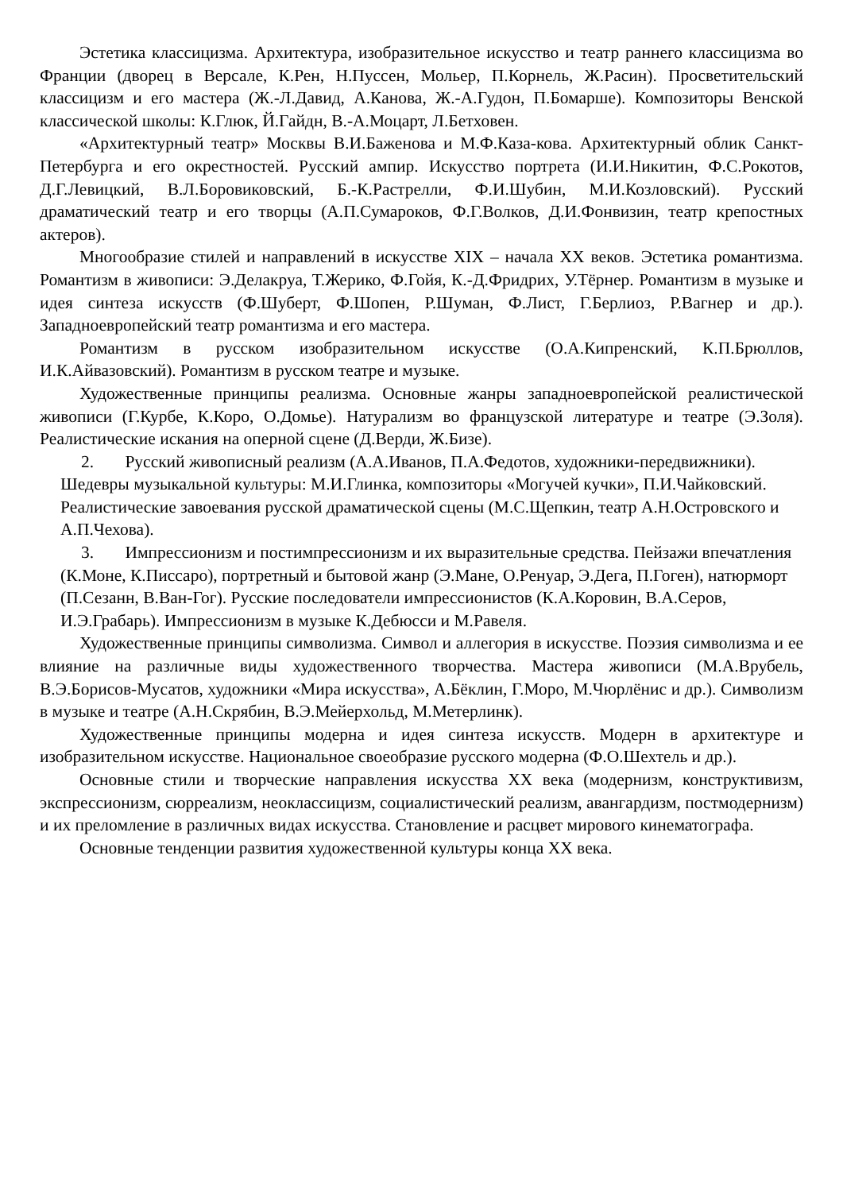Эстетика классицизма. Архитектура, изобразительное искусство и театр раннего классицизма во Франции (дворец в Версале, К.Рен, Н.Пуссен, Мольер, П.Корнель, Ж.Расин). Просветительский классицизм и его мастера (Ж.-Л.Давид, А.Канова, Ж.-А.Гудон, П.Бомарше). Композиторы Венской классической школы: К.Глюк, Й.Гайдн, В.-А.Моцарт, Л.Бетховен.
«Архитектурный театр» Москвы В.И.Баженова и М.Ф.Каза-кова. Архитектурный облик Санкт-Петербурга и его окрестностей. Русский ампир. Искусство портрета (И.И.Никитин, Ф.С.Рокотов, Д.Г.Левицкий, В.Л.Боровиковский, Б.-К.Растрелли, Ф.И.Шубин, М.И.Козловский). Русский драматический театр и его творцы (А.П.Сумароков, Ф.Г.Волков, Д.И.Фонвизин, театр крепостных актеров).
Многообразие стилей и направлений в искусстве XIX – начала XX веков. Эстетика романтизма. Романтизм в живописи: Э.Делакруа, Т.Жерико, Ф.Гойя, К.-Д.Фридрих, У.Тёрнер. Романтизм в музыке и идея синтеза искусств (Ф.Шуберт, Ф.Шопен, Р.Шуман, Ф.Лист, Г.Берлиоз, Р.Вагнер и др.). Западноевропейский театр романтизма и его мастера.
Романтизм в русском изобразительном искусстве (О.А.Кипренский, К.П.Брюллов, И.К.Айвазовский). Романтизм в русском театре и музыке.
Художественные принципы реализма. Основные жанры западноевропейской реалистической живописи (Г.Курбе, К.Коро, О.Домье). Натурализм во французской литературе и театре (Э.Золя). Реалистические искания на оперной сцене (Д.Верди, Ж.Бизе).
2. Русский живописный реализм (А.А.Иванов, П.А.Федотов, художники-передвижники). Шедевры музыкальной культуры: М.И.Глинка, композиторы «Могучей кучки», П.И.Чайковский. Реалистические завоевания русской драматической сцены (М.С.Щепкин, театр А.Н.Островского и А.П.Чехова).
3. Импрессионизм и постимпрессионизм и их выразительные средства. Пейзажи впечатления (К.Моне, К.Писсаро), портретный и бытовой жанр (Э.Мане, О.Ренуар, Э.Дега, П.Гоген), натюрморт (П.Сезанн, В.Ван-Гог). Русские последователи импрессионистов (К.А.Коровин, В.А.Серов, И.Э.Грабарь). Импрессионизм в музыке К.Дебюсси и М.Равеля.
Художественные принципы символизма. Символ и аллегория в искусстве. Поэзия символизма и ее влияние на различные виды художественного творчества. Мастера живописи (М.А.Врубель, В.Э.Борисов-Мусатов, художники «Мира искусства», А.Бёклин, Г.Моро, М.Чюрлёнис и др.). Символизм в музыке и театре (А.Н.Скрябин, В.Э.Мейерхольд, М.Метерлинк).
Художественные принципы модерна и идея синтеза искусств. Модерн в архитектуре и изобразительном искусстве. Национальное своеобразие русского модерна (Ф.О.Шехтель и др.).
Основные стили и творческие направления искусства XX века (модернизм, конструктивизм, экспрессионизм, сюрреализм, неоклассицизм, социалистический реализм, авангардизм, постмодернизм) и их преломление в различных видах искусства. Становление и расцвет мирового кинематографа.
Основные тенденции развития художественной культуры конца XX века.